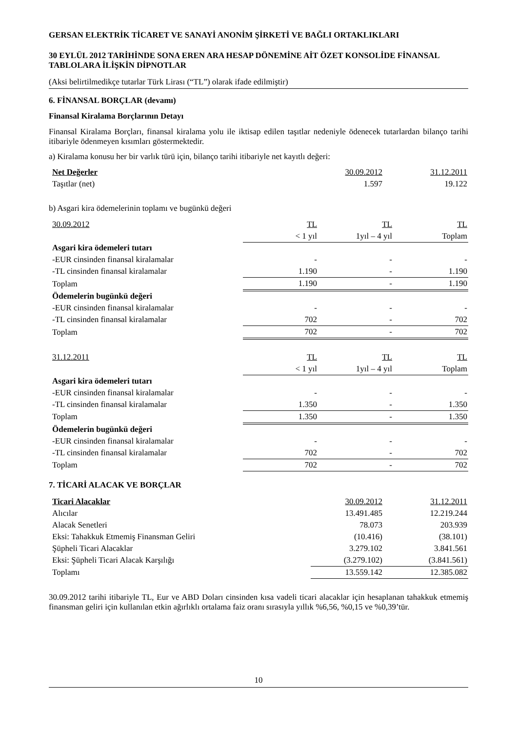GERSAN ELEKTRİK TİCARET VE SANAYİ ANONİM ŞİRKETİ VE BAĞLI ORTAKLIKLARI
30 EYLÜL 2012 TARİHİNDE SONA EREN ARA HESAP DÖNEMİNE AİT ÖZET KONSOLİDE FİNANSAL TABLOLARA İLİŞKİN DİPNOTLAR
(Aksi belirtilmedikçe tutarlar Türk Lirası (“TL”) olarak ifade edilmiştir)
6. FİNANSAL BORÇLAR (devamı)
Finansal Kiralama Borçlarının Detayı
Finansal Kiralama Borçları, finansal kiralama yolu ile iktisap edilen taşıtlar nedeniyle ödenecek tutarlardan bilanço tarihi itibariyle ödenmeyen kısımları göstermektedir.
a) Kiralama konusu her bir varlık türü için, bilanço tarihi itibariyle net kayıtlı değeri:
| Net Değerler | 30.09.2012 | 31.12.2011 |
| --- | --- | --- |
| Taşıtlar (net) | 1.597 | 19.122 |
b) Asgari kira ödemelerinin toplamı ve bugünkü değeri
| 30.09.2012 | TL | TL | TL |
| | < 1 yıl | 1yıl – 4 yıl | Toplam |
| Asgari kira ödemeleri tutarı | | | |
| -EUR cinsinden finansal kiralamalar | - | - | - |
| -TL cinsinden finansal kiralamalar | 1.190 | - | 1.190 |
| Toplam | 1.190 | - | 1.190 |
| Ödemelerin bugünkü değeri | | | |
| -EUR cinsinden finansal kiralamalar | - | - | - |
| -TL cinsinden finansal kiralamalar | 702 | - | 702 |
| Toplam | 702 | - | 702 |
| 31.12.2011 | TL | TL | TL |
| | < 1 yıl | 1yıl – 4 yıl | Toplam |
| Asgari kira ödemeleri tutarı | | | |
| -EUR cinsinden finansal kiralamalar | - | - | - |
| -TL cinsinden finansal kiralamalar | 1.350 | - | 1.350 |
| Toplam | 1.350 | - | 1.350 |
| Ödemelerin bugünkü değeri | | | |
| -EUR cinsinden finansal kiralamalar | - | - | - |
| -TL cinsinden finansal kiralamalar | 702 | - | 702 |
| Toplam | 702 | - | 702 |
7. TİCARİ ALACAK VE BORÇLAR
| Ticari Alacaklar | 30.09.2012 | 31.12.2011 |
| Alıcılar | 13.491.485 | 12.219.244 |
| Alacak Senetleri | 78.073 | 203.939 |
| Eksi: Tahakkuk Etmemiş Finansman Geliri | (10.416) | (38.101) |
| Şüpheli Ticari Alacaklar | 3.279.102 | 3.841.561 |
| Eksi: Şüpheli Ticari Alacak Karşılığı | (3.279.102) | (3.841.561) |
| Toplamı | 13.559.142 | 12.385.082 |
30.09.2012 tarihi itibariyle TL, Eur ve ABD Doları cinsinden kısa vadeli ticari alacaklar için hesaplanan tahakkuk etmemiş finansman geliri için kullanılan etkin ağırlıklı ortalama faiz oranı sırasıyla yıllık %6,56, %0,15 ve %0,39’tür.
10